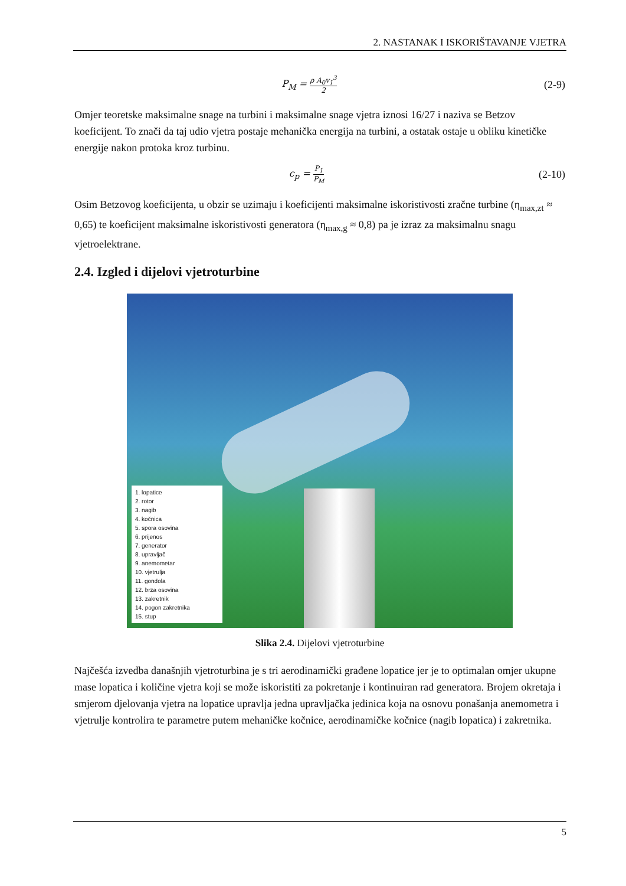2. NASTANAK I ISKORIŠTAVANJE VJETRA
P<sub>M</sub> = ρ A<sub>0</sub>v<sub>1</sub><sup>3</sup> 2
(2-9)
Omjer teoretske maksimalne snage na turbini i maksimalne snage vjetra iznosi 16/27 i naziva se Betzov koeficijent. To znači da taj udio vjetra postaje mehanička energija na turbini, a ostatak ostaje u obliku kinetičke energije nakon protoka kroz turbinu.
c<sub>p</sub> = P<sub>1</sub> P<sub>M</sub>
(2-10)
Osim Betzovog koeficijenta, u obzir se uzimaju i koeficijenti maksimalne iskoristivosti zračne turbine (η<sub>max,zt</sub> ≈ 0,65) te koeficijent maksimalne iskoristivosti generatora (η<sub>max,g</sub> ≈ 0,8) pa je izraz za maksimalnu snagu vjetroelektrane.
2.4. Izgled i dijelovi vjetroturbine
1. lopatice
2. rotor
3. nagib
4. kočnica
5. spora osovina
6. prijenos
7. generator
8. upravljač
9. anemometar
10. vjetrulja
11. gondola
12. brza osovina
13. zakretnik
14. pogon zakretnika
15. stup
Slika 2.4. Dijelovi vjetroturbine
Najčešća izvedba današnjih vjetroturbina je s tri aerodinamički građene lopatice jer je to optimalan omjer ukupne mase lopatica i količine vjetra koji se može iskoristiti za pokretanje i kontinuiran rad generatora. Brojem okretaja i smjerom djelovanja vjetra na lopatice upravlja jedna upravljačka jedinica koja na osnovu ponašanja anemometra i vjetrulje kontrolira te parametre putem mehaničke kočnice, aerodinamičke kočnice (nagib lopatica) i zakretnika.
5